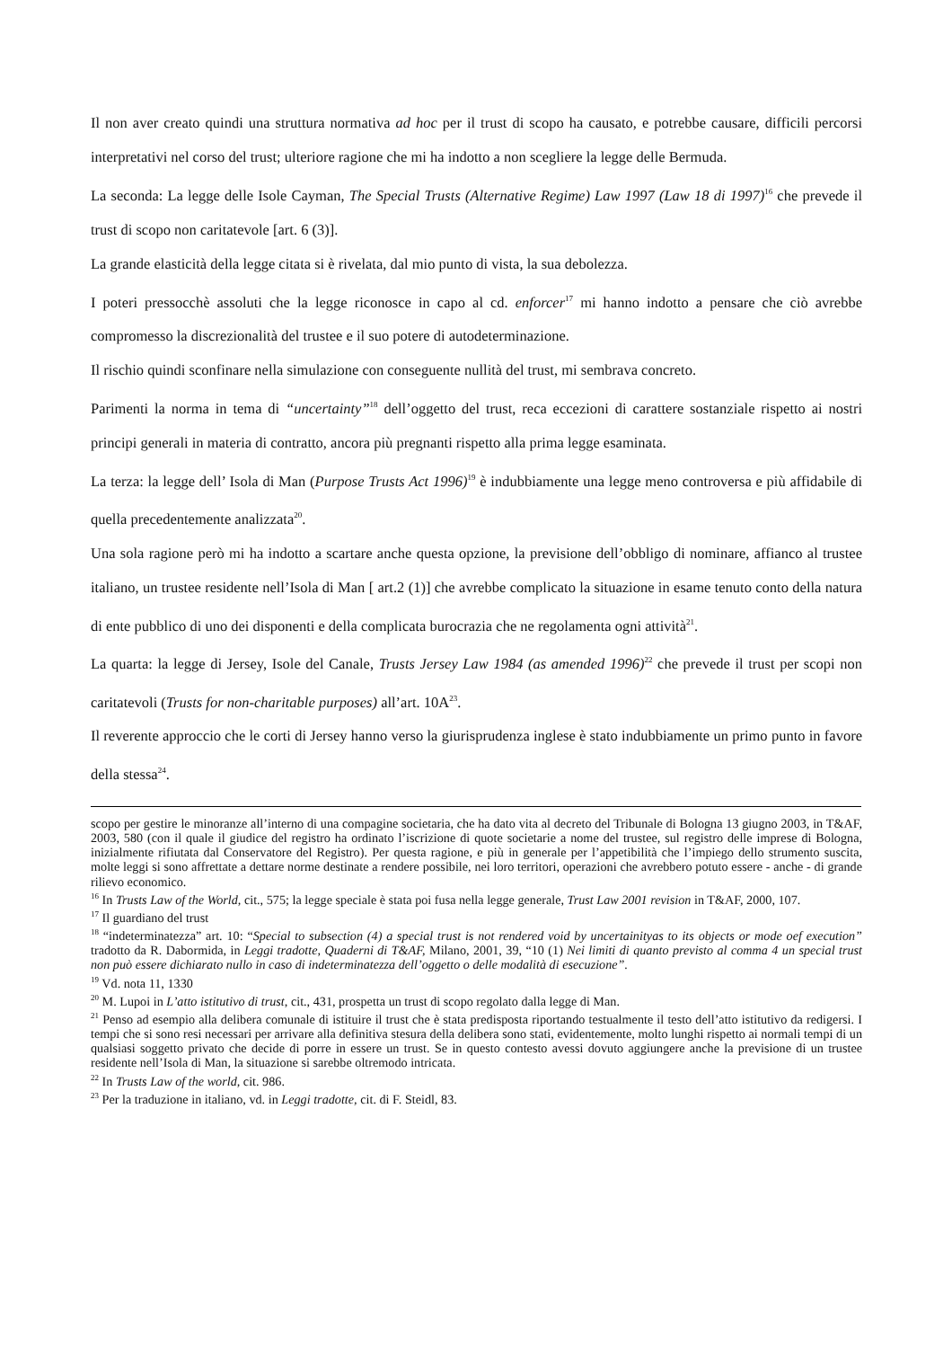Il non aver creato quindi una struttura normativa ad hoc per il trust di scopo ha causato, e potrebbe causare, difficili percorsi interpretativi nel corso del trust; ulteriore ragione che mi ha indotto a non scegliere la legge delle Bermuda.
La seconda: La legge delle Isole Cayman, The Special Trusts (Alternative Regime) Law 1997 (Law 18 di 1997)<sup>16</sup> che prevede il trust di scopo non caritatevole [art. 6 (3)].
La grande elasticità della legge citata si è rivelata, dal mio punto di vista, la sua debolezza.
I poteri pressocchè assoluti che la legge riconosce in capo al cd. enforcer<sup>17</sup> mi hanno indotto a pensare che ciò avrebbe compromesso la discrezionalità del trustee e il suo potere di autodeterminazione.
Il rischio quindi sconfinare nella simulazione con conseguente nullità del trust, mi sembrava concreto.
Parimenti la norma in tema di “uncertainty”<sup>18</sup> dell’oggetto del trust, reca eccezioni di carattere sostanziale rispetto ai nostri principi generali in materia di contratto, ancora più pregnanti rispetto alla prima legge esaminata.
La terza: la legge dell’ Isola di Man (Purpose Trusts Act 1996)<sup>19</sup> è indubbiamente una legge meno controversa e più affidabile di quella precedentemente analizzata<sup>20</sup>.
Una sola ragione però mi ha indotto a scartare anche questa opzione, la previsione dell’obbligo di nominare, affianco al trustee italiano, un trustee residente nell’Isola di Man [ art.2 (1)] che avrebbe complicato la situazione in esame tenuto conto della natura di ente pubblico di uno dei disponenti e della complicata burocrazia che ne regolamenta ogni attività<sup>21</sup>.
La quarta: la legge di Jersey, Isole del Canale, Trusts Jersey Law 1984 (as amended 1996)<sup>22</sup> che prevede il trust per scopi non caritatevoli (Trusts for non-charitable purposes) all’art. 10A<sup>23</sup>.
Il reverente approccio che le corti di Jersey hanno verso la giurisprudenza inglese è stato indubbiamente un primo punto in favore della stessa<sup>24</sup>.
scopo per gestire le minoranze all’interno di una compagine societaria, che ha dato vita al decreto del Tribunale di Bologna 13 giugno 2003, in T&AF, 2003, 580 (con il quale il giudice del registro ha ordinato l’iscrizione di quote societarie a nome del trustee, sul registro delle imprese di Bologna, inizialmente rifiutata dal Conservatore del Registro). Per questa ragione, e più in generale per l’appetibilità che l’impiego dello strumento suscita, molte leggi si sono affrettate a dettare norme destinate a rendere possibile, nei loro territori, operazioni che avrebbero potuto essere - anche - di grande rilievo economico.
<sup>16</sup> In Trusts Law of the World, cit., 575; la legge speciale è stata poi fusa nella legge generale, Trust Law 2001 revision in T&AF, 2000, 107.
<sup>17</sup> Il guardiano del trust
<sup>18</sup> “indeterminatezza” art. 10: “Special to subsection (4) a special trust is not rendered void by uncertainityas to its objects or mode oef execution” tradotto da R. Dabormida, in Leggi tradotte, Quaderni di T&AF, Milano, 2001, 39, “10 (1) Nei limiti di quanto previsto al comma 4 un special trust non può essere dichiarato nullo in caso di indeterminatezza dell’oggetto o delle modalità di esecuzione”.
<sup>19</sup> Vd. nota 11, 1330
<sup>20</sup> M. Lupoi in L’atto istitutivo di trust, cit., 431, prospetta un trust di scopo regolato dalla legge di Man.
<sup>21</sup> Penso ad esempio alla delibera comunale di istituire il trust che è stata predisposta riportando testualmente il testo dell’atto istitutivo da redigersi. I tempi che si sono resi necessari per arrivare alla definitiva stesura della delibera sono stati, evidentemente, molto lunghi rispetto ai normali tempi di un qualsiasi soggetto privato che decide di porre in essere un trust. Se in questo contesto avessi dovuto aggiungere anche la previsione di un trustee residente nell’Isola di Man, la situazione si sarebbe oltremodo intricata.
<sup>22</sup> In Trusts Law of the world, cit. 986.
<sup>23</sup> Per la traduzione in italiano, vd. in Leggi tradotte, cit. di F. Steidl, 83.